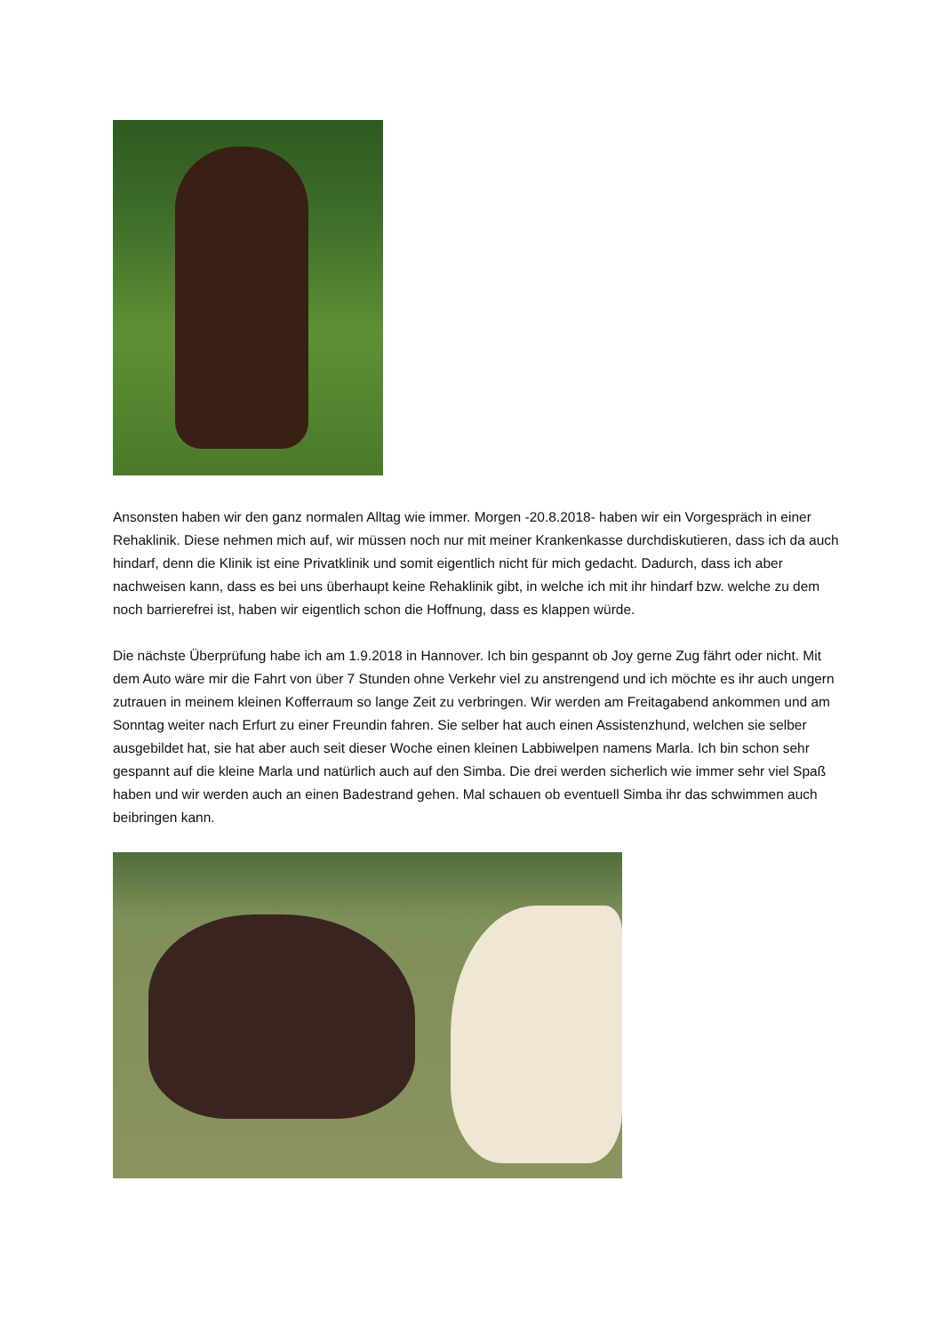Ansonsten haben wir den ganz normalen Alltag wie immer. Morgen -20.8.2018- haben wir ein Vorgespräch in einer Rehaklinik. Diese nehmen mich auf, wir müssen noch nur mit meiner Krankenkasse durchdiskutieren, dass ich da auch hindarf, denn die Klinik ist eine Privatklinik und somit eigentlich nicht für mich gedacht. Dadurch, dass ich aber nachweisen kann, dass es bei uns überhaupt keine Rehaklinik gibt, in welche ich mit ihr hindarf bzw. welche zu dem noch barrierefrei ist, haben wir eigentlich schon die Hoffnung, dass es klappen würde.
Die nächste Überprüfung habe ich am 1.9.2018 in Hannover. Ich bin gespannt ob Joy gerne Zug fährt oder nicht. Mit dem Auto wäre mir die Fahrt von über 7 Stunden ohne Verkehr viel zu anstrengend und ich möchte es ihr auch ungern zutrauen in meinem kleinen Kofferraum so lange Zeit zu verbringen. Wir werden am Freitagabend ankommen und am Sonntag weiter nach Erfurt zu einer Freundin fahren. Sie selber hat auch einen Assistenzhund, welchen sie selber ausgebildet hat, sie hat aber auch seit dieser Woche einen kleinen Labbiwelpen namens Marla. Ich bin schon sehr gespannt auf die kleine Marla und natürlich auch auf den Simba. Die drei werden sicherlich wie immer sehr viel Spaß haben und wir werden auch an einen Badestrand gehen. Mal schauen ob eventuell Simba ihr das schwimmen auch beibringen kann.